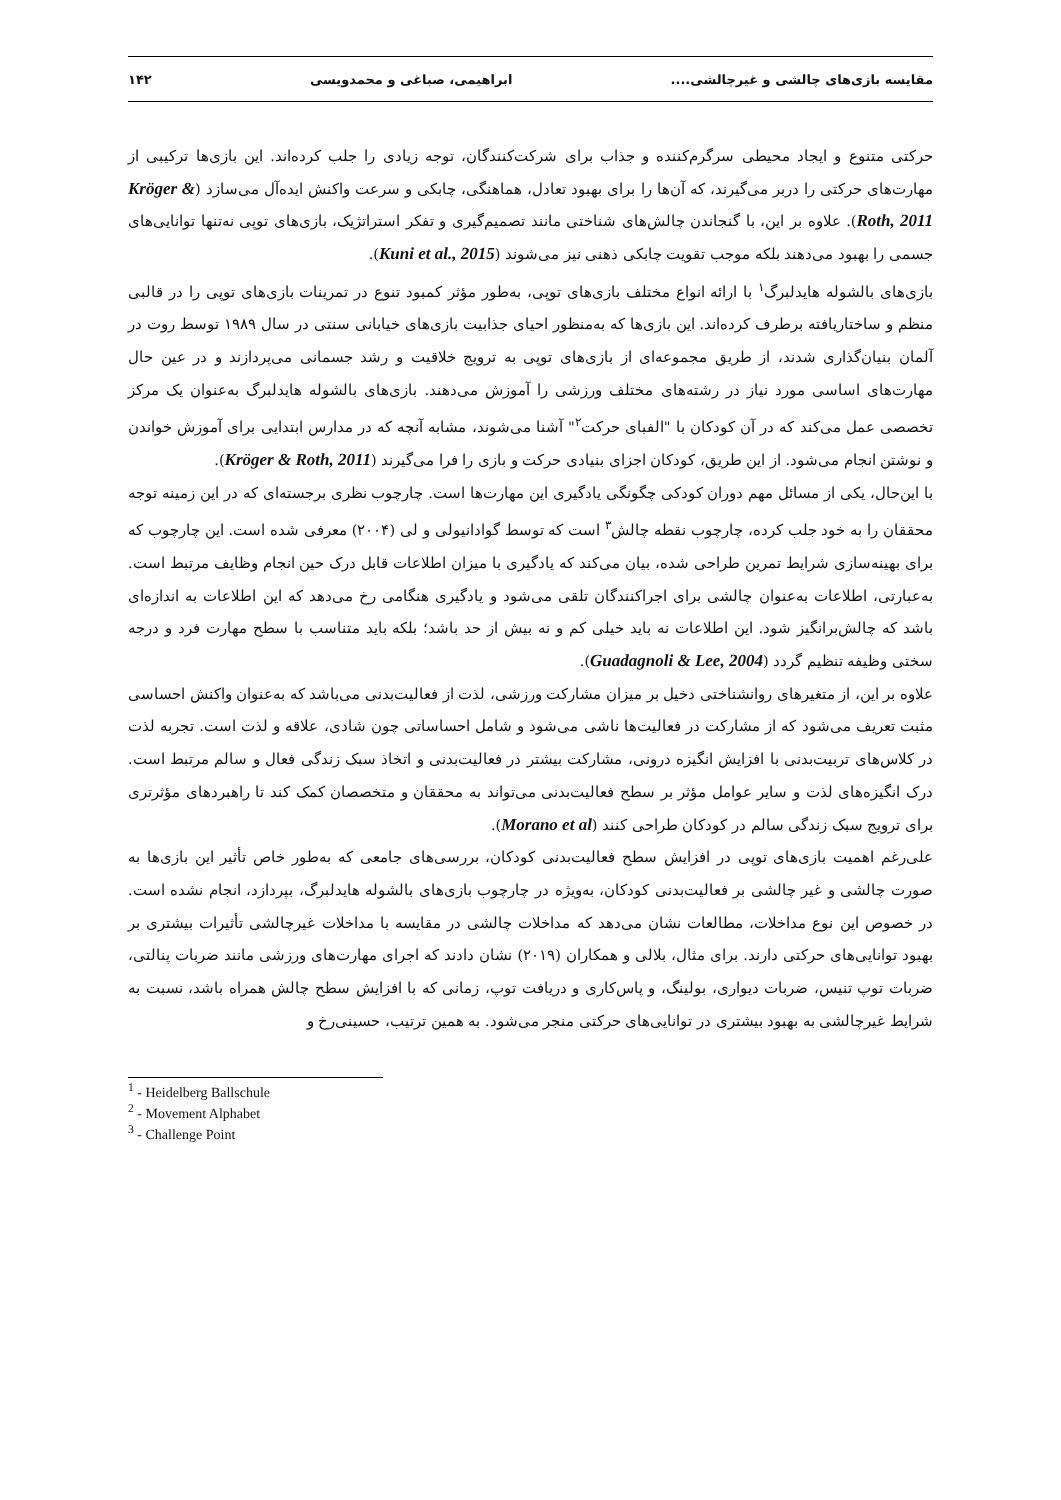مقایسه بازی‌های چالشی و غیرچالشی.... ابراهیمی، صباغی و محمدویسی ۱۴۲
حرکتی متنوع و ایجاد محیطی سرگرم‌کننده و جذاب برای شرکت‌کنندگان، توجه زیادی را جلب کرده‌اند. این بازی‌ها ترکیبی از مهارت‌های حرکتی را دربر می‌گیرند، که آن‌ها را برای بهبود تعادل، هماهنگی، چابکی و سرعت واکنش ایده‌آل می‌سازد (Kröger & Roth, 2011). علاوه بر این، با گنجاندن چالش‌های شناختی مانند تصمیم‌گیری و تفکر استراتژیک، بازی‌های توپی نه‌تنها توانایی‌های جسمی را بهبود می‌دهند بلکه موجب تقویت چابکی ذهنی نیز می‌شوند (Kuni et al., 2015).
بازی‌های بالشوله هایدلبرگ<sup>۱</sup> با ارائه انواع مختلف بازی‌های توپی، به‌طور مؤثر کمبود تنوع در تمرینات بازی‌های توپی را در قالبی منظم و ساختاریافته برطرف کرده‌اند. این بازی‌ها که به‌منظور احیای جذابیت بازی‌های خیابانی سنتی در سال ۱۹۸۹ توسط روت در آلمان بنیان‌گذاری شدند، از طریق مجموعه‌ای از بازی‌های توپی به ترویج خلاقیت و رشد جسمانی می‌پردازند و در عین حال مهارت‌های اساسی مورد نیاز در رشته‌های مختلف ورزشی را آموزش می‌دهند. بازی‌های بالشوله هایدلبرگ به‌عنوان یک مرکز تخصصی عمل می‌کند که در آن کودکان با "الفبای حرکت<sup>۲</sup>" آشنا می‌شوند، مشابه آنچه که در مدارس ابتدایی برای آموزش خواندن و نوشتن انجام می‌شود. از این طریق، کودکان اجزای بنیادی حرکت و بازی را فرا می‌گیرند (Kröger & Roth, 2011).
با این‌حال، یکی از مسائل مهم دوران کودکی چگونگی یادگیری این مهارت‌ها است. چارچوب نظری برجسته‌ای که در این زمینه توجه محققان را به خود جلب کرده، چارچوب نقطه چالش<sup>۳</sup> است که توسط گوادانیولی و لی (۲۰۰۴) معرفی شده است. این چارچوب که برای بهینه‌سازی شرایط تمرین طراحی شده، بیان می‌کند که یادگیری با میزان اطلاعات قابل درک حین انجام وظایف مرتبط است. به‌عبارتی، اطلاعات به‌عنوان چالشی برای اجراکنندگان تلقی می‌شود و یادگیری هنگامی رخ می‌دهد که این اطلاعات به اندازه‌ای باشد که چالش‌برانگیز شود. این اطلاعات نه باید خیلی کم و نه بیش از حد باشد؛ بلکه باید متناسب با سطح مهارت فرد و درجه سختی وظیفه تنظیم گردد (Guadagnoli & Lee, 2004).
علاوه بر این، از متغیرهای روانشناختی دخیل بر میزان مشارکت ورزشی، لذت از فعالیت‌بدنی می‌باشد که به‌عنوان واکنش احساسی مثبت تعریف می‌شود که از مشارکت در فعالیت‌ها ناشی می‌شود و شامل احساساتی چون شادی، علاقه و لذت است. تجربه لذت در کلاس‌های تربیت‌بدنی با افزایش انگیزه درونی، مشارکت بیشتر در فعالیت‌بدنی و اتخاذ سبک زندگی فعال و سالم مرتبط است. درک انگیزه‌های لذت و سایر عوامل مؤثر بر سطح فعالیت‌بدنی می‌تواند به محققان و متخصصان کمک کند تا راهبردهای مؤثرتری برای ترویج سبک زندگی سالم در کودکان طراحی کنند (Morano et al).
علی‌رغم اهمیت بازی‌های توپی در افزایش سطح فعالیت‌بدنی کودکان، بررسی‌های جامعی که به‌طور خاص تأثیر این بازی‌ها به صورت چالشی و غیر چالشی بر فعالیت‌بدنی کودکان، به‌ویژه در چارچوب بازی‌های بالشوله هایدلبرگ، بپردازد، انجام نشده است. در خصوص این نوع مداخلات، مطالعات نشان می‌دهد که مداخلات چالشی در مقایسه با مداخلات غیرچالشی تأثیرات بیشتری بر بهبود توانایی‌های حرکتی دارند. برای مثال، بلالی و همکاران (۲۰۱۹) نشان دادند که اجرای مهارت‌های ورزشی مانند ضربات پنالتی، ضربات توپ تنیس، ضربات دیواری، بولینگ، و پاس‌کاری و دریافت توپ، زمانی که با افزایش سطح چالش همراه باشد، نسبت به شرایط غیرچالشی به بهبود بیشتری در توانایی‌های حرکتی منجر می‌شود. به همین ترتیب، حسینی‌رخ و
<sup>1</sup> - Heidelberg Ballschule
<sup>2</sup> - Movement Alphabet
<sup>3</sup> - Challenge Point